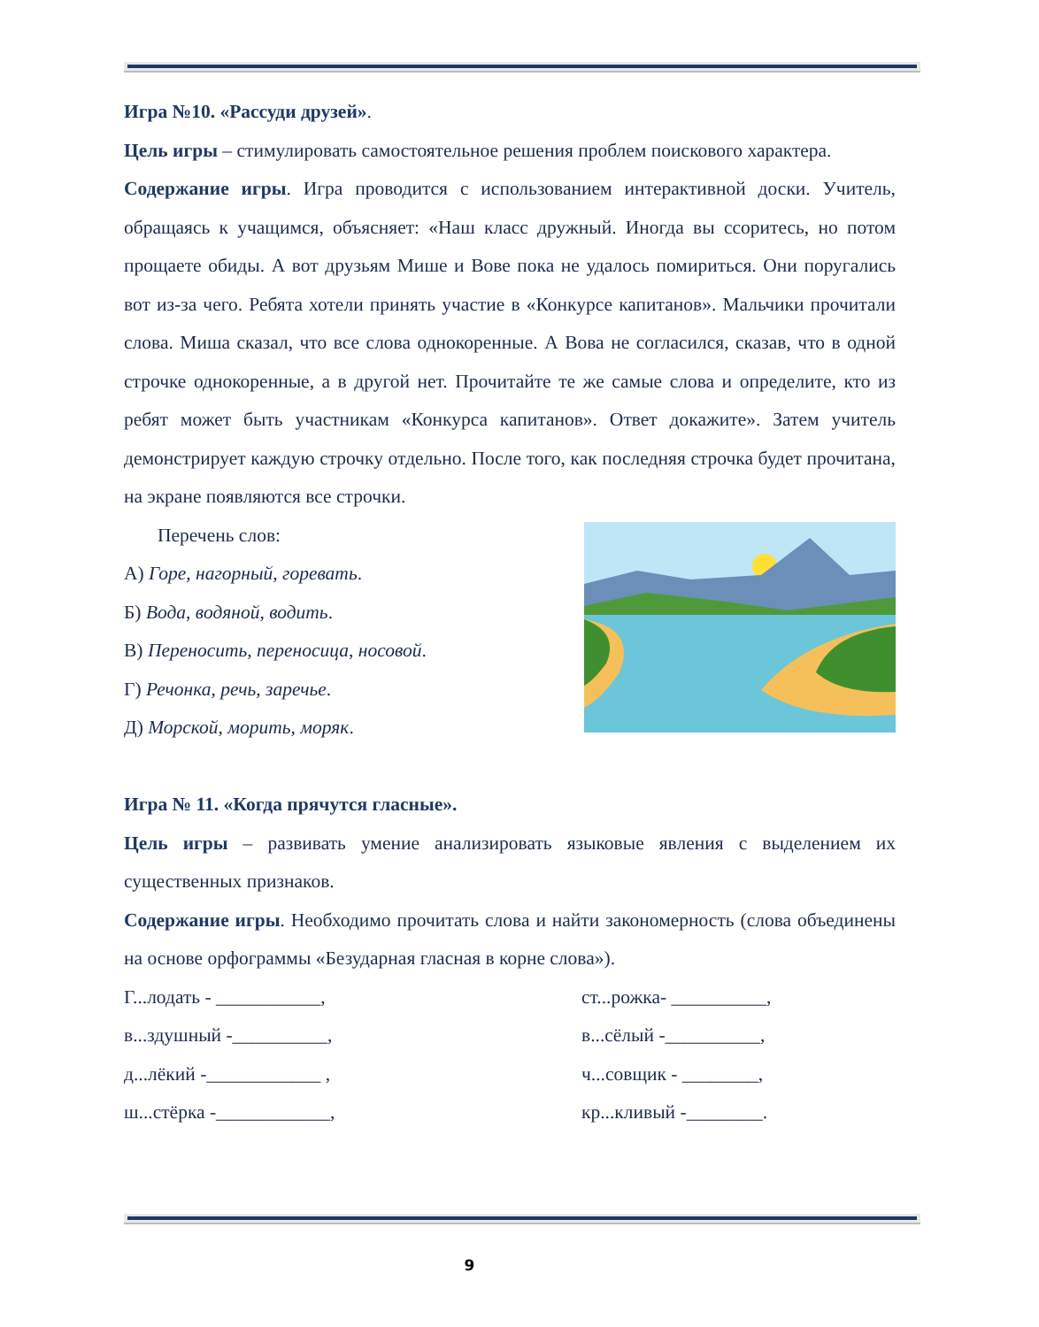Игра №10. «Рассуди друзей».
Цель игры – стимулировать самостоятельное решения проблем поискового характера.
Содержание игры. Игра проводится с использованием интерактивной доски. Учитель, обращаясь к учащимся, объясняет: «Наш класс дружный. Иногда вы ссоритесь, но потом прощаете обиды. А вот друзьям Мише и Вове пока не удалось помириться. Они поругались вот из-за чего. Ребята хотели принять участие в «Конкурсе капитанов». Мальчики прочитали слова. Миша сказал, что все слова однокоренные. А Вова не согласился, сказав, что в одной строчке однокоренные, а в другой нет. Прочитайте те же самые слова и определите, кто из ребят может быть участникам «Конкурса капитанов». Ответ докажите». Затем учитель демонстрирует каждую строчку отдельно. После того, как последняя строчка будет прочитана, на экране появляются все строчки.
Перечень слов:
А) Горе, нагорный, горевать.
Б) Вода, водяной, водить.
В) Переносить, переносица, носовой.
Г) Речонка, речь, заречье.
Д) Морской, морить, моряк.
Игра № 11. «Когда прячутся гласные».
Цель игры – развивать умение анализировать языковые явления с выделением их существенных признаков.
Содержание игры. Необходимо прочитать слова и найти закономерность (слова объединены на основе орфограммы «Безударная гласная в корне слова»).
Г...лодать - ___________, ст...рожка- __________,
в...здушный -__________, в...сёлый -__________,
д...лёкий -____________ , ч...совщик - ________,
ш...стёрка -____________, кр...кливый -________.
9